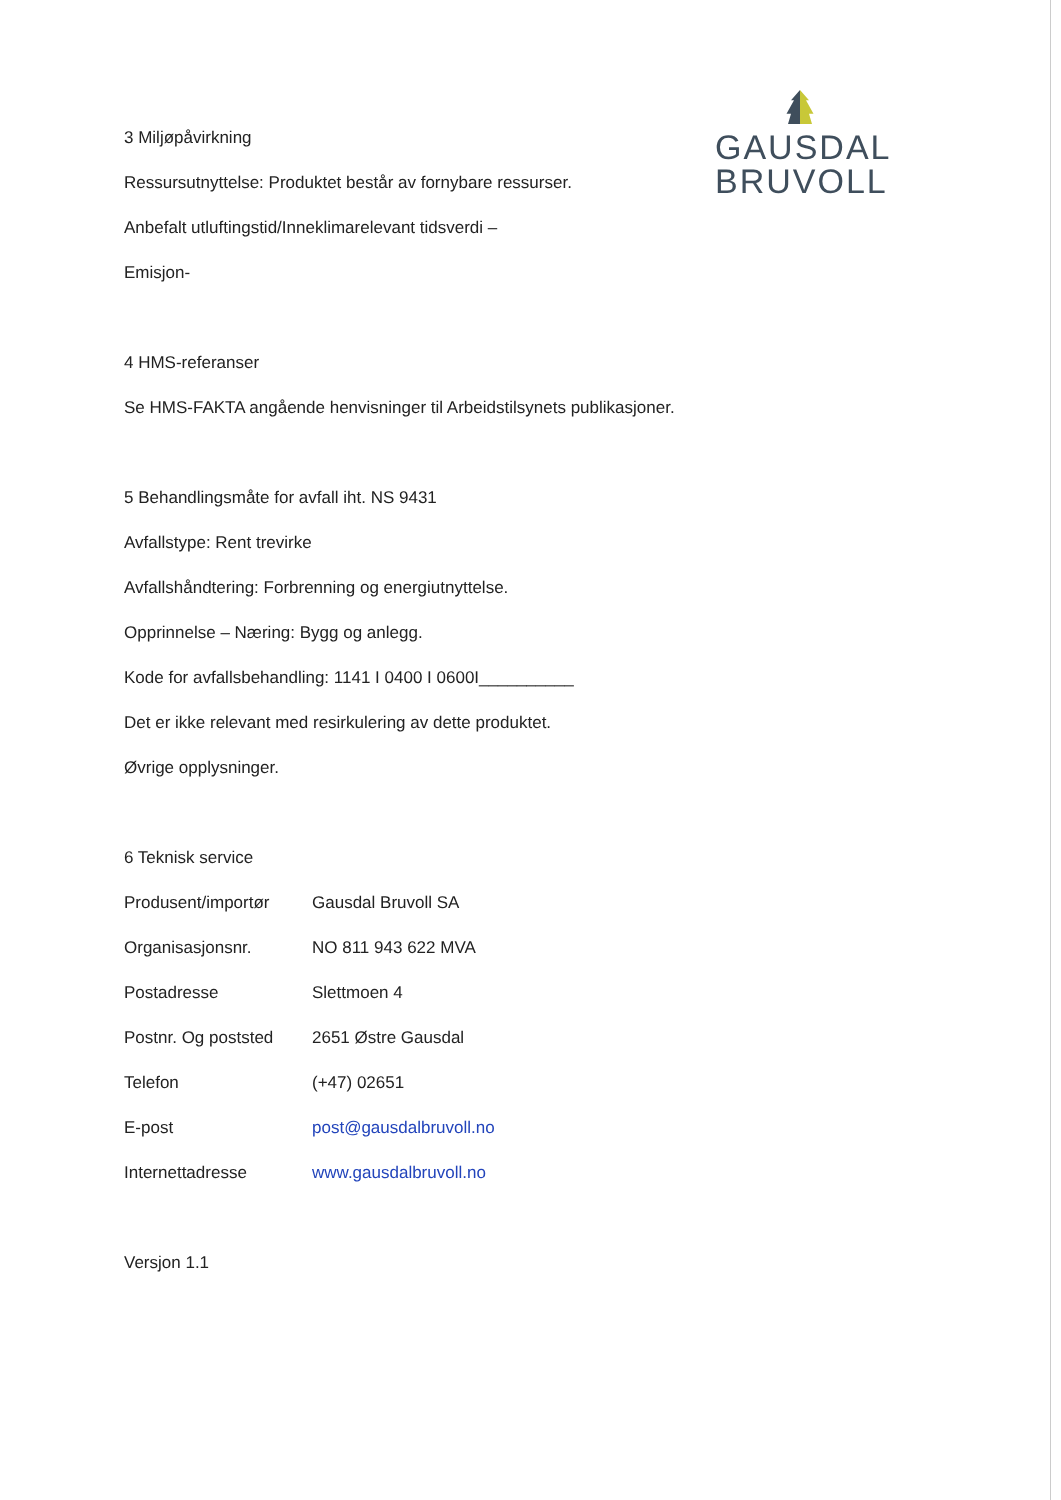GAUSDAL
BRUVOLL
3 Miljøpåvirkning
Ressursutnyttelse: Produktet består av fornybare ressurser.
Anbefalt utluftingstid/Inneklimarelevant tidsverdi –
Emisjon-
4 HMS-referanser
Se HMS-FAKTA angående henvisninger til Arbeidstilsynets publikasjoner.
5 Behandlingsmåte for avfall iht. NS 9431
Avfallstype: Rent trevirke
Avfallshåndtering: Forbrenning og energiutnyttelse.
Opprinnelse – Næring: Bygg og anlegg.
Kode for avfallsbehandling: 1141 I 0400 I 0600I__________
Det er ikke relevant med resirkulering av dette produktet.
Øvrige opplysninger.
6 Teknisk service
| Produsent/importør | Gausdal Bruvoll SA |
| Organisasjonsnr. | NO 811 943 622 MVA |
| Postadresse | Slettmoen 4 |
| Postnr. Og poststed | 2651 Østre Gausdal |
| Telefon | (+47) 02651 |
| E-post | post@gausdalbruvoll.no |
| Internettadresse | www.gausdalbruvoll.no |
Versjon 1.1